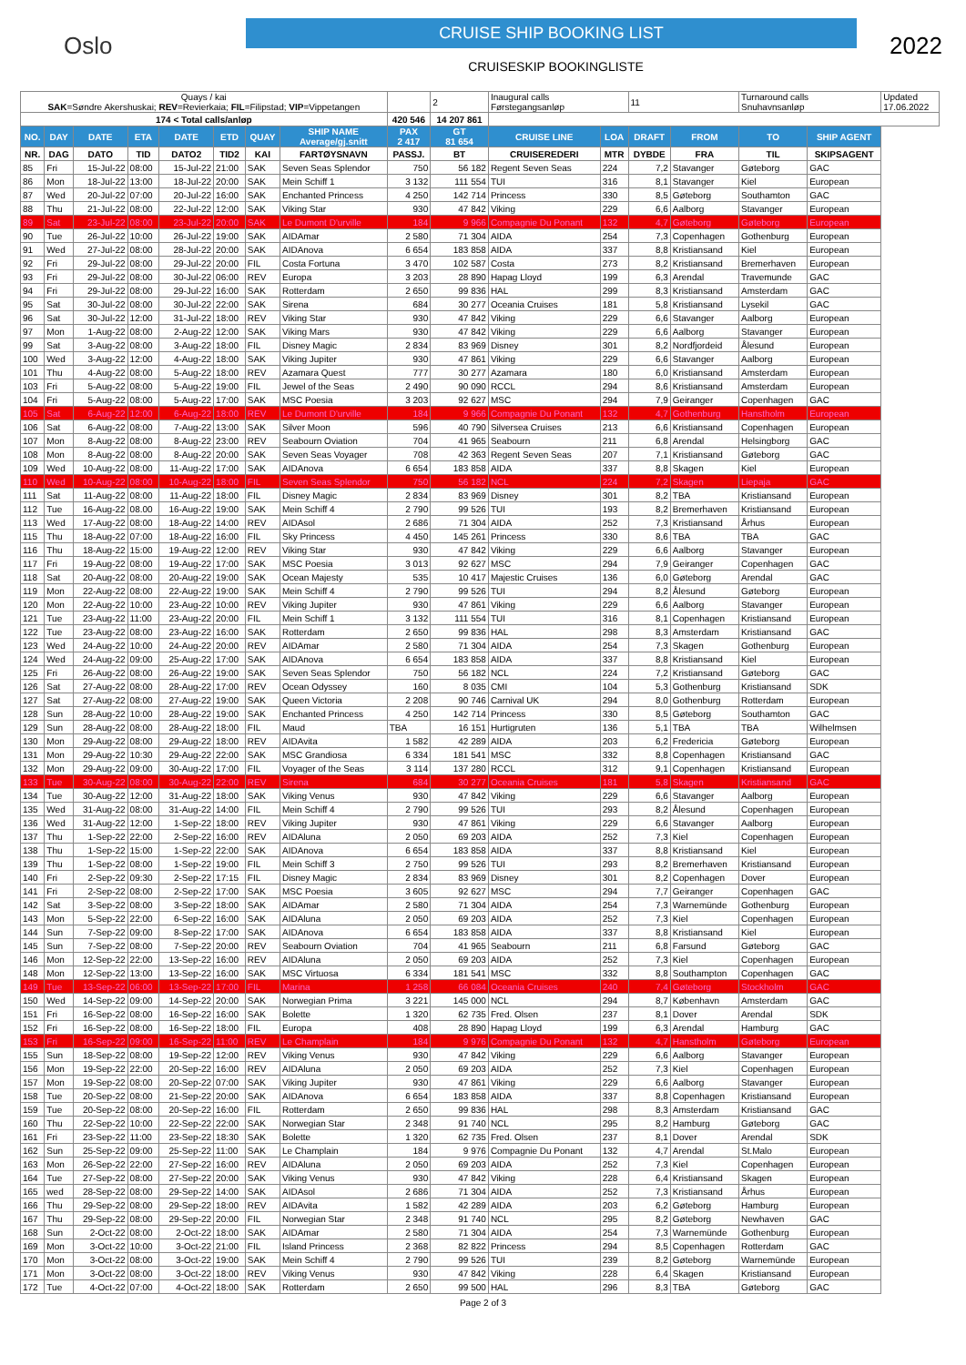Oslo
CRUISE SHIP BOOKING LIST
CRUISESKIP BOOKINGLISTE
2022
| Quays / kai SAK =Søndre Akershuskai; REV =Revierkaia; FIL =Filipstad; VIP =Vippetangen | | | | | | | | | 2 | Inaugural calls Førstegangsanløp | | 11 | | Turnaround calls Snuhavnsanløp | | Updated 17.06.2022 |
| 174 < Total calls/anløp | | | | | | | | 420 546 | 14 207 861 | | | | | | | |
| NO. | DAY | DATE | ETA | DATE | ETD | QUAY | SHIP NAME Average/gj.snitt | PAX 2 417 | GT 81 654 | CRUISE LINE | LOA | DRAFT | FROM | TO | SHIP AGENT | |
| NR. | DAG | DATO | TID | DATO2 | TID2 | KAI | FARTØYSNAVN | PASSJ. | BT | CRUISEREDERI | MTR | DYBDE | FRA | TIL | SKIPSAGENT | |
| 85 | Fri | 15-Jul-22 | 08:00 | 15-Jul-22 | 21:00 | SAK | Seven Seas Splendor | 750 | 56 182 | Regent Seven Seas | 224 | 7,2 | Stavanger | Gøteborg | GAC | |
| 86 | Mon | 18-Jul-22 | 13:00 | 18-Jul-22 | 20:00 | SAK | Mein Schiff 1 | 3 132 | 111 554 | TUI | 316 | 8,1 | Stavanger | Kiel | European | |
| 87 | Wed | 20-Jul-22 | 07:00 | 20-Jul-22 | 16:00 | SAK | Enchanted Princess | 4 250 | 142 714 | Princess | 330 | 8,5 | Gøteborg | Southamton | GAC | |
| 88 | Thu | 21-Jul-22 | 08:00 | 22-Jul-22 | 12:00 | SAK | Viking Star | 930 | 47 842 | Viking | 229 | 6,6 | Aalborg | Stavanger | European | |
| 89 | Sat | 23-Jul-22 | 08:00 | 23-Jul-22 | 20:00 | SAK | Le Dumont D'urville | 184 | 9 966 | Compagnie Du Ponant | 132 | 4,7 | Gøteborg | Gøteborg | European | |
| 90 | Tue | 26-Jul-22 | 10:00 | 26-Jul-22 | 19:00 | SAK | AIDAmar | 2 580 | 71 304 | AIDA | 254 | 7,3 | Copenhagen | Gothenburg | European | |
| 91 | Wed | 27-Jul-22 | 08:00 | 28-Jul-22 | 20:00 | SAK | AIDAnova | 6 654 | 183 858 | AIDA | 337 | 8,8 | Kristiansand | Kiel | European | |
| 92 | Fri | 29-Jul-22 | 08:00 | 29-Jul-22 | 20:00 | FIL | Costa Fortuna | 3 470 | 102 587 | Costa | 273 | 8,2 | Kristiansand | Bremerhaven | European | |
| 93 | Fri | 29-Jul-22 | 08:00 | 30-Jul-22 | 06:00 | REV | Europa | 3 203 | 28 890 | Hapag Lloyd | 199 | 6,3 | Arendal | Travemunde | GAC | |
| 94 | Fri | 29-Jul-22 | 08:00 | 29-Jul-22 | 16:00 | SAK | Rotterdam | 2 650 | 99 836 | HAL | 299 | 8,3 | Kristiansand | Amsterdam | GAC | |
| 95 | Sat | 30-Jul-22 | 08:00 | 30-Jul-22 | 22:00 | SAK | Sirena | 684 | 30 277 | Oceania Cruises | 181 | 5,8 | Kristiansand | Lysekil | GAC | |
| 96 | Sat | 30-Jul-22 | 12:00 | 31-Jul-22 | 18:00 | REV | Viking Star | 930 | 47 842 | Viking | 229 | 6,6 | Stavanger | Aalborg | European | |
| 97 | Mon | 1-Aug-22 | 08:00 | 2-Aug-22 | 12:00 | SAK | Viking Mars | 930 | 47 842 | Viking | 229 | 6,6 | Aalborg | Stavanger | European | |
| 99 | Sat | 3-Aug-22 | 08:00 | 3-Aug-22 | 18:00 | FIL | Disney Magic | 2 834 | 83 969 | Disney | 301 | 8,2 | Nordfjordeid | Ålesund | European | |
| 100 | Wed | 3-Aug-22 | 12:00 | 4-Aug-22 | 18:00 | SAK | Viking Jupiter | 930 | 47 861 | Viking | 229 | 6,6 | Stavanger | Aalborg | European | |
| 101 | Thu | 4-Aug-22 | 08:00 | 5-Aug-22 | 18:00 | REV | Azamara Quest | 777 | 30 277 | Azamara | 180 | 6,0 | Kristiansand | Amsterdam | European | |
| 103 | Fri | 5-Aug-22 | 08:00 | 5-Aug-22 | 19:00 | FIL | Jewel of the Seas | 2 490 | 90 090 | RCCL | 294 | 8,6 | Kristiansand | Amsterdam | European | |
| 104 | Fri | 5-Aug-22 | 08:00 | 5-Aug-22 | 17:00 | SAK | MSC Poesia | 3 203 | 92 627 | MSC | 294 | 7,9 | Geiranger | Copenhagen | GAC | |
| 105 | Sat | 6-Aug-22 | 12:00 | 6-Aug-22 | 18:00 | REV | Le Dumont D'urville | 184 | 9 966 | Compagnie Du Ponant | 132 | 4,7 | Gothenburg | Hanstholm | European | |
| 106 | Sat | 6-Aug-22 | 08:00 | 7-Aug-22 | 13:00 | SAK | Silver Moon | 596 | 40 790 | Silversea Cruises | 213 | 6,6 | Kristiansand | Copenhagen | European | |
| 107 | Mon | 8-Aug-22 | 08:00 | 8-Aug-22 | 23:00 | REV | Seabourn Oviation | 704 | 41 965 | Seabourn | 211 | 6,8 | Arendal | Helsingborg | GAC | |
| 108 | Mon | 8-Aug-22 | 08:00 | 8-Aug-22 | 20:00 | SAK | Seven Seas Voyager | 708 | 42 363 | Regent Seven Seas | 207 | 7,1 | Kristiansand | Gøteborg | GAC | |
| 109 | Wed | 10-Aug-22 | 08:00 | 11-Aug-22 | 17:00 | SAK | AIDAnova | 6 654 | 183 858 | AIDA | 337 | 8,8 | Skagen | Kiel | European | |
| 110 | Wed | 10-Aug-22 | 08:00 | 10-Aug-22 | 18:00 | FIL | Seven Seas Splendor | 750 | 56 182 | NCL | 224 | 7,2 | Skagen | Liepaja | GAC | |
| 111 | Sat | 11-Aug-22 | 08:00 | 11-Aug-22 | 18:00 | FIL | Disney Magic | 2 834 | 83 969 | Disney | 301 | 8,2 | TBA | Kristiansand | European | |
| 112 | Tue | 16-Aug-22 | 08.00 | 16-Aug-22 | 19:00 | SAK | Mein Schiff 4 | 2 790 | 99 526 | TUI | 193 | 8,2 | Bremerhaven | Kristiansand | European | |
| 113 | Wed | 17-Aug-22 | 08:00 | 18-Aug-22 | 14:00 | REV | AIDAsol | 2 686 | 71 304 | AIDA | 252 | 7,3 | Kristiansand | Århus | European | |
| 115 | Thu | 18-Aug-22 | 07:00 | 18-Aug-22 | 16:00 | FIL | Sky Princess | 4 450 | 145 261 | Princess | 330 | 8,6 | TBA | TBA | GAC | |
| 116 | Thu | 18-Aug-22 | 15:00 | 19-Aug-22 | 12:00 | REV | Viking Star | 930 | 47 842 | Viking | 229 | 6,6 | Aalborg | Stavanger | European | |
| 117 | Fri | 19-Aug-22 | 08:00 | 19-Aug-22 | 17:00 | SAK | MSC Poesia | 3 013 | 92 627 | MSC | 294 | 7,9 | Geiranger | Copenhagen | GAC | |
| 118 | Sat | 20-Aug-22 | 08:00 | 20-Aug-22 | 19:00 | SAK | Ocean Majesty | 535 | 10 417 | Majestic Cruises | 136 | 6,0 | Gøteborg | Arendal | GAC | |
| 119 | Mon | 22-Aug-22 | 08:00 | 22-Aug-22 | 19:00 | SAK | Mein Schiff 4 | 2 790 | 99 526 | TUI | 294 | 8,2 | Ålesund | Gøteborg | European | |
| 120 | Mon | 22-Aug-22 | 10:00 | 23-Aug-22 | 10:00 | REV | Viking Jupiter | 930 | 47 861 | Viking | 229 | 6,6 | Aalborg | Stavanger | European | |
| 121 | Tue | 23-Aug-22 | 11:00 | 23-Aug-22 | 20:00 | FIL | Mein Schiff 1 | 3 132 | 111 554 | TUI | 316 | 8,1 | Copenhagen | Kristiansand | European | |
| 122 | Tue | 23-Aug-22 | 08:00 | 23-Aug-22 | 16:00 | SAK | Rotterdam | 2 650 | 99 836 | HAL | 298 | 8,3 | Amsterdam | Kristiansand | GAC | |
| 123 | Wed | 24-Aug-22 | 10:00 | 24-Aug-22 | 20:00 | REV | AIDAmar | 2 580 | 71 304 | AIDA | 254 | 7,3 | Skagen | Gothenburg | European | |
| 124 | Wed | 24-Aug-22 | 09:00 | 25-Aug-22 | 17:00 | SAK | AIDAnova | 6 654 | 183 858 | AIDA | 337 | 8,8 | Kristiansand | Kiel | European | |
| 125 | Fri | 26-Aug-22 | 08:00 | 26-Aug-22 | 19:00 | SAK | Seven Seas Splendor | 750 | 56 182 | NCL | 224 | 7,2 | Kristiansand | Gøteborg | GAC | |
| 126 | Sat | 27-Aug-22 | 08:00 | 28-Aug-22 | 17:00 | REV | Ocean Odyssey | 160 | 8 035 | CMI | 104 | 5,3 | Gothenburg | Kristiansand | SDK | |
| 127 | Sat | 27-Aug-22 | 08:00 | 27-Aug-22 | 19:00 | SAK | Queen Victoria | 2 208 | 90 746 | Carnival UK | 294 | 8,0 | Gothenburg | Rotterdam | European | |
| 128 | Sun | 28-Aug-22 | 10:00 | 28-Aug-22 | 19:00 | SAK | Enchanted Princess | 4 250 | 142 714 | Princess | 330 | 8,5 | Gøteborg | Southamton | GAC | |
| 129 | Sun | 28-Aug-22 | 08:00 | 28-Aug-22 | 18:00 | FIL | Maud | TBA | 16 151 | Hurtigruten | 136 | 5,1 | TBA | TBA | Wilhelmsen | |
| 130 | Mon | 29-Aug-22 | 08:00 | 29-Aug-22 | 18:00 | REV | AIDAvita | 1 582 | 42 289 | AIDA | 203 | 6,2 | Fredericia | Gøteborg | European | |
| 131 | Mon | 29-Aug-22 | 10:30 | 29-Aug-22 | 22:00 | SAK | MSC Grandiosa | 6 334 | 181 541 | MSC | 332 | 8,8 | Copenhagen | Kristiansand | GAC | |
| 132 | Mon | 29-Aug-22 | 09:00 | 30-Aug-22 | 17:00 | FIL | Voyager of the Seas | 3 114 | 137 280 | RCCL | 312 | 9,1 | Copenhagen | Kristiansand | European | |
| 133 | Tue | 30-Aug-22 | 08:00 | 30-Aug-22 | 22:00 | REV | Sirena | 684 | 30 277 | Oceania Cruises | 181 | 5,8 | Skagen | Kristiansand | GAC | |
| 134 | Tue | 30-Aug-22 | 12:00 | 31-Aug-22 | 18:00 | SAK | Viking Venus | 930 | 47 842 | Viking | 229 | 6,6 | Stavanger | Aalborg | European | |
| 135 | Wed | 31-Aug-22 | 08:00 | 31-Aug-22 | 14:00 | FIL | Mein Schiff 4 | 2 790 | 99 526 | TUI | 293 | 8,2 | Ålesund | Copenhagen | European | |
| 136 | Wed | 31-Aug-22 | 12:00 | 1-Sep-22 | 18:00 | REV | Viking Jupiter | 930 | 47 861 | Viking | 229 | 6,6 | Stavanger | Aalborg | European | |
| 137 | Thu | 1-Sep-22 | 22:00 | 2-Sep-22 | 16:00 | REV | AIDAluna | 2 050 | 69 203 | AIDA | 252 | 7,3 | Kiel | Copenhagen | European | |
| 138 | Thu | 1-Sep-22 | 15:00 | 1-Sep-22 | 22:00 | SAK | AIDAnova | 6 654 | 183 858 | AIDA | 337 | 8,8 | Kristiansand | Kiel | European | |
| 139 | Thu | 1-Sep-22 | 08:00 | 1-Sep-22 | 19:00 | FIL | Mein Schiff 3 | 2 750 | 99 526 | TUI | 293 | 8,2 | Bremerhaven | Kristiansand | European | |
| 140 | Fri | 2-Sep-22 | 09:30 | 2-Sep-22 | 17:15 | FIL | Disney Magic | 2 834 | 83 969 | Disney | 301 | 8,2 | Copenhagen | Dover | European | |
| 141 | Fri | 2-Sep-22 | 08:00 | 2-Sep-22 | 17:00 | SAK | MSC Poesia | 3 605 | 92 627 | MSC | 294 | 7,7 | Geiranger | Copenhagen | GAC | |
| 142 | Sat | 3-Sep-22 | 08:00 | 3-Sep-22 | 18:00 | SAK | AIDAmar | 2 580 | 71 304 | AIDA | 254 | 7,3 | Warnemünde | Gothenburg | European | |
| 143 | Mon | 5-Sep-22 | 22:00 | 6-Sep-22 | 16:00 | SAK | AIDAluna | 2 050 | 69 203 | AIDA | 252 | 7,3 | Kiel | Copenhagen | European | |
| 144 | Sun | 7-Sep-22 | 09:00 | 8-Sep-22 | 17:00 | SAK | AIDAnova | 6 654 | 183 858 | AIDA | 337 | 8,8 | Kristiansand | Kiel | European | |
| 145 | Sun | 7-Sep-22 | 08:00 | 7-Sep-22 | 20:00 | REV | Seabourn Oviation | 704 | 41 965 | Seabourn | 211 | 6,8 | Farsund | Gøteborg | GAC | |
| 146 | Mon | 12-Sep-22 | 22:00 | 13-Sep-22 | 16:00 | REV | AIDAluna | 2 050 | 69 203 | AIDA | 252 | 7,3 | Kiel | Copenhagen | European | |
| 148 | Mon | 12-Sep-22 | 13:00 | 13-Sep-22 | 16:00 | SAK | MSC Virtuosa | 6 334 | 181 541 | MSC | 332 | 8,8 | Southampton | Copenhagen | GAC | |
| 149 | Tue | 13-Sep-22 | 06:00 | 13-Sep-22 | 17:00 | FIL | Marina | 1 258 | 66 084 | Oceania Cruises | 240 | 7,4 | Gøteborg | Stockholm | GAC | |
| 150 | Wed | 14-Sep-22 | 09:00 | 14-Sep-22 | 20:00 | SAK | Norwegian Prima | 3 221 | 145 000 | NCL | 294 | 8,7 | København | Amsterdam | GAC | |
| 151 | Fri | 16-Sep-22 | 08:00 | 16-Sep-22 | 16:00 | SAK | Bolette | 1 320 | 62 735 | Fred. Olsen | 237 | 8,1 | Dover | Arendal | SDK | |
| 152 | Fri | 16-Sep-22 | 08:00 | 16-Sep-22 | 18:00 | FIL | Europa | 408 | 28 890 | Hapag Lloyd | 199 | 6,3 | Arendal | Hamburg | GAC | |
| 153 | Fri | 16-Sep-22 | 09:00 | 16-Sep-22 | 11:00 | REV | Le Champlain | 184 | 9 976 | Compagnie Du Ponant | 132 | 4,7 | Hanstholm | Gøteborg | European | |
| 155 | Sun | 18-Sep-22 | 08:00 | 19-Sep-22 | 12:00 | REV | Viking Venus | 930 | 47 842 | Viking | 229 | 6,6 | Aalborg | Stavanger | European | |
| 156 | Mon | 19-Sep-22 | 22:00 | 20-Sep-22 | 16:00 | REV | AIDAluna | 2 050 | 69 203 | AIDA | 252 | 7,3 | Kiel | Copenhagen | European | |
| 157 | Mon | 19-Sep-22 | 08:00 | 20-Sep-22 | 07:00 | SAK | Viking Jupiter | 930 | 47 861 | Viking | 229 | 6,6 | Aalborg | Stavanger | European | |
| 158 | Tue | 20-Sep-22 | 08:00 | 21-Sep-22 | 20:00 | SAK | AIDAnova | 6 654 | 183 858 | AIDA | 337 | 8,8 | Copenhagen | Kristiansand | European | |
| 159 | Tue | 20-Sep-22 | 08:00 | 20-Sep-22 | 16:00 | FIL | Rotterdam | 2 650 | 99 836 | HAL | 298 | 8,3 | Amsterdam | Kristiansand | GAC | |
| 160 | Thu | 22-Sep-22 | 10:00 | 22-Sep-22 | 22:00 | SAK | Norwegian Star | 2 348 | 91 740 | NCL | 295 | 8,2 | Hamburg | Gøteborg | GAC | |
| 161 | Fri | 23-Sep-22 | 11:00 | 23-Sep-22 | 18:30 | SAK | Bolette | 1 320 | 62 735 | Fred. Olsen | 237 | 8,1 | Dover | Arendal | SDK | |
| 162 | Sun | 25-Sep-22 | 09:00 | 25-Sep-22 | 11:00 | SAK | Le Champlain | 184 | 9 976 | Compagnie Du Ponant | 132 | 4,7 | Arendal | St.Malo | European | |
| 163 | Mon | 26-Sep-22 | 22:00 | 27-Sep-22 | 16:00 | REV | AIDAluna | 2 050 | 69 203 | AIDA | 252 | 7,3 | Kiel | Copenhagen | European | |
| 164 | Tue | 27-Sep-22 | 08:00 | 27-Sep-22 | 20:00 | SAK | Viking Venus | 930 | 47 842 | Viking | 228 | 6,4 | Kristiansand | Skagen | European | |
| 165 | wed | 28-Sep-22 | 08:00 | 29-Sep-22 | 14:00 | SAK | AIDAsol | 2 686 | 71 304 | AIDA | 252 | 7,3 | Kristiansand | Århus | European | |
| 166 | Thu | 29-Sep-22 | 08:00 | 29-Sep-22 | 18:00 | REV | AIDAvita | 1 582 | 42 289 | AIDA | 203 | 6,2 | Gøteborg | Hamburg | European | |
| 167 | Thu | 29-Sep-22 | 08:00 | 29-Sep-22 | 20:00 | FIL | Norwegian Star | 2 348 | 91 740 | NCL | 295 | 8,2 | Gøteborg | Newhaven | GAC | |
| 168 | Sun | 2-Oct-22 | 08:00 | 2-Oct-22 | 18:00 | SAK | AIDAmar | 2 580 | 71 304 | AIDA | 254 | 7,3 | Warnemünde | Gothenburg | European | |
| 169 | Mon | 3-Oct-22 | 10:00 | 3-Oct-22 | 21:00 | FIL | Island Princess | 2 368 | 82 822 | Princess | 294 | 8,5 | Copenhagen | Rotterdam | GAC | |
| 170 | Mon | 3-Oct-22 | 08:00 | 3-Oct-22 | 19:00 | SAK | Mein Schiff 4 | 2 790 | 99 526 | TUI | 239 | 8,2 | Gøteborg | Warnemünde | European | |
| 171 | Mon | 3-Oct-22 | 08:00 | 3-Oct-22 | 18:00 | REV | Viking Venus | 930 | 47 842 | Viking | 228 | 6,4 | Skagen | Kristiansand | European | |
| 172 | Tue | 4-Oct-22 | 07:00 | 4-Oct-22 | 18:00 | SAK | Rotterdam | 2 650 | 99 500 | HAL | 296 | 8,3 | TBA | Gøteborg | GAC | |
Page 2 of 3